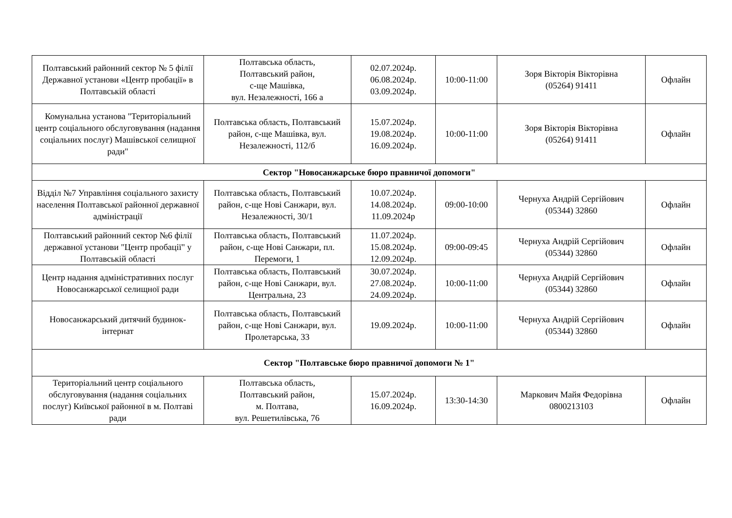| Полтавський районний сектор № 5 філії Державної установи «Центр пробації» в Полтавській області | Полтавська область, Полтавський район, с-ще Машівка, вул. Незалежності, 166 а | 02.07.2024р. 06.08.2024р. 03.09.2024р. | 10:00-11:00 | Зоря Вікторія Вікторівна (05264) 91411 | Офлайн |
| Комунальна установа "Територіальний центр соціального обслуговування (надання соціальних послуг) Машівської селищної ради" | Полтавська область, Полтавський район, с-ще Машівка, вул. Незалежності, 112/б | 15.07.2024р. 19.08.2024р. 16.09.2024р. | 10:00-11:00 | Зоря Вікторія Вікторівна (05264) 91411 | Офлайн |
| Сектор "Новосанжарське бюро правничої допомоги" | | | | | |
| Відділ №7 Управління соціального захисту населення Полтавської районної державної адміністрації | Полтавська область, Полтавський район, с-ще Нові Санжари, вул. Незалежності, 30/1 | 10.07.2024р. 14.08.2024р. 11.09.2024р | 09:00-10:00 | Чернуха Андрій Сергійович (05344) 32860 | Офлайн |
| Полтавський районний сектор №6 філії державної установи "Центр пробації" у Полтавській області | Полтавська область, Полтавський район, с-ще Нові Санжари, пл. Перемоги, 1 | 11.07.2024р. 15.08.2024р. 12.09.2024р. | 09:00-09:45 | Чернуха Андрій Сергійович (05344) 32860 | Офлайн |
| Центр надання адміністративних послуг Новосанжарської селищної ради | Полтавська область, Полтавський район, с-ще Нові Санжари, вул. Центральна, 23 | 30.07.2024р. 27.08.2024р. 24.09.2024р. | 10:00-11:00 | Чернуха Андрій Сергійович (05344) 32860 | Офлайн |
| Новосанжарський дитячий будинок-інтернат | Полтавська область, Полтавський район, с-ще Нові Санжари, вул. Пролетарська, 33 | 19.09.2024р. | 10:00-11:00 | Чернуха Андрій Сергійович (05344) 32860 | Офлайн |
| Сектор "Полтавське бюро правничої допомоги № 1" | | | | | |
| Територіальний центр соціального обслуговування (надання соціальних послуг) Київської районної в м. Полтаві ради | Полтавська область, Полтавський район, м. Полтава, вул. Решетилівська, 76 | 15.07.2024р. 16.09.2024р. | 13:30-14:30 | Маркович Майя Федорівна 0800213103 | Офлайн |